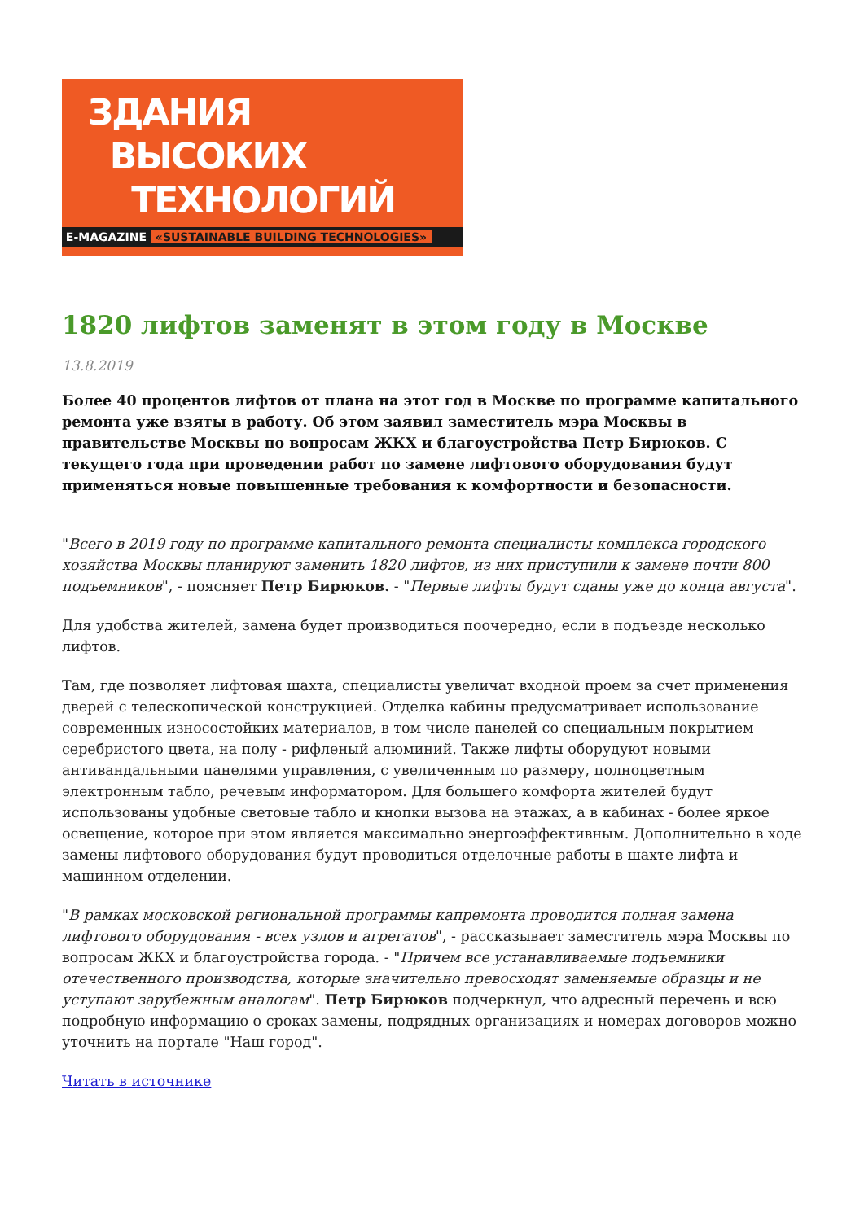ЗДАНИЯ
ВЫСОКИХ
ТЕХНОЛОГИЙ
E-MAGAZINE «SUSTAINABLE BUILDING TECHNOLOGIES»
1820 лифтов заменят в этом году в Москве
13.8.2019
Более 40 процентов лифтов от плана на этот год в Москве по программе капитального ремонта уже взяты в работу. Об этом заявил заместитель мэра Москвы в правительстве Москвы по вопросам ЖКХ и благоустройства Петр Бирюков. С текущего года при проведении работ по замене лифтового оборудования будут применяться новые повышенные требования к комфортности и безопасности.
"Всего в 2019 году по программе капитального ремонта специалисты комплекса городского хозяйства Москвы планируют заменить 1820 лифтов, из них приступили к замене почти 800 подъемников", - поясняет Петр Бирюков. - "Первые лифты будут сданы уже до конца августа".
Для удобства жителей, замена будет производиться поочередно, если в подъезде несколько лифтов.
Там, где позволяет лифтовая шахта, специалисты увеличат входной проем за счет применения дверей с телескопической конструкцией. Отделка кабины предусматривает использование современных износостойких материалов, в том числе панелей со специальным покрытием серебристого цвета, на полу - рифленый алюминий. Также лифты оборудуют новыми антивандальными панелями управления, с увеличенным по размеру, полноцветным электронным табло, речевым информатором. Для большего комфорта жителей будут использованы удобные световые табло и кнопки вызова на этажах, а в кабинах - более яркое освещение, которое при этом является максимально энергоэффективным. Дополнительно в ходе замены лифтового оборудования будут проводиться отделочные работы в шахте лифта и машинном отделении.
"В рамках московской региональной программы капремонта проводится полная замена лифтового оборудования - всех узлов и агрегатов", - рассказывает заместитель мэра Москвы по вопросам ЖКХ и благоустройства города. - "Причем все устанавливаемые подъемники отечественного производства, которые значительно превосходят заменяемые образцы и не уступают зарубежным аналогам". Петр Бирюков подчеркнул, что адресный перечень и всю подробную информацию о сроках замены, подрядных организациях и номерах договоров можно уточнить на портале "Наш город".
Читать в источнике